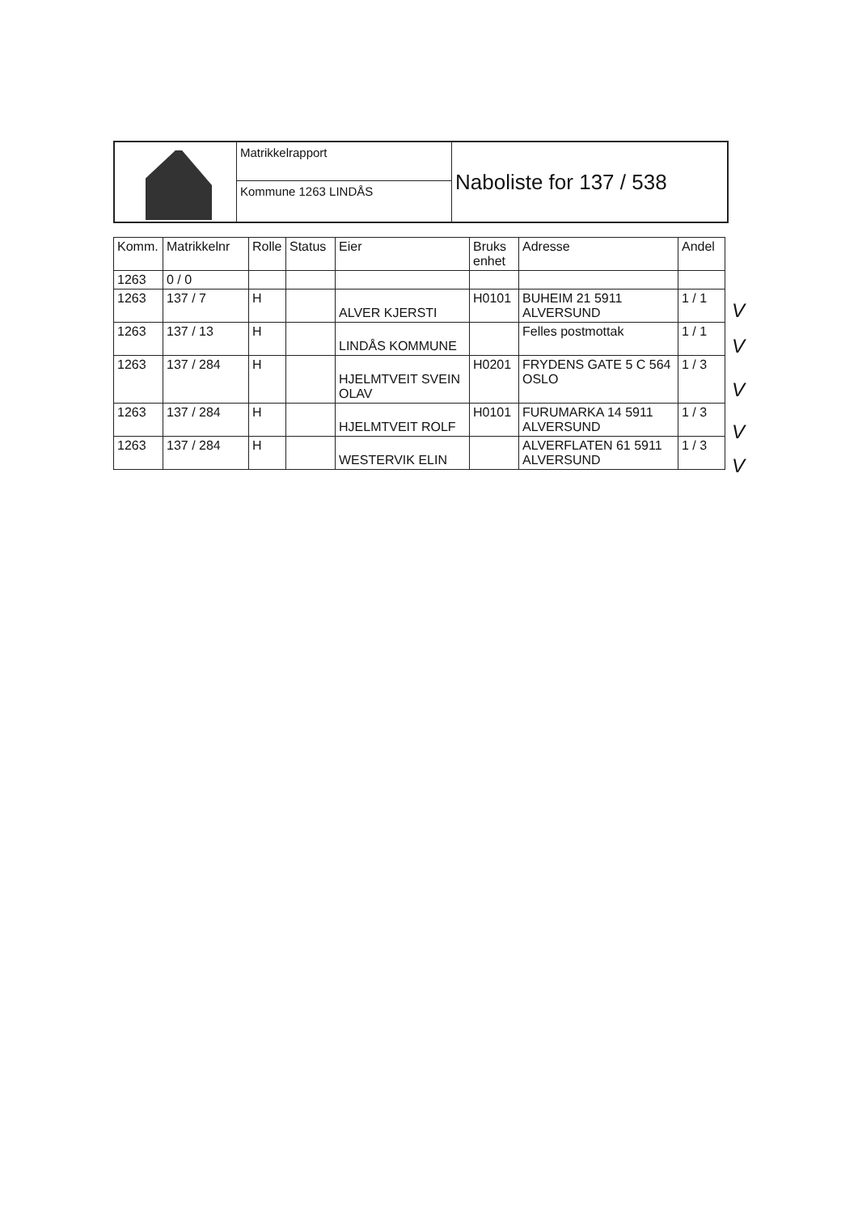Matrikkelrapport
Kommune 1263 LINDÅS
Naboliste for 137 / 538
| Komm. | Matrikkelnr | Rolle | Status | Eier | Bruks enhet | Adresse | Andel |
| --- | --- | --- | --- | --- | --- | --- | --- |
| 1263 | 0 / 0 | | | | | | |
| 1263 | 137 / 7 | H | | ALVER KJERSTI | H0101 | BUHEIM 21 5911 ALVERSUND | 1 / 1 |
| 1263 | 137 / 13 | H | | LINDÅS KOMMUNE | | Felles postmottak | 1 / 1 |
| 1263 | 137 / 284 | H | | HJELMTVEIT SVEIN OLAV | H0201 | FRYDENS GATE 5 C 564 OSLO | 1 / 3 |
| 1263 | 137 / 284 | H | | HJELMTVEIT ROLF | H0101 | FURUMARKA 14 5911 ALVERSUND | 1 / 3 |
| 1263 | 137 / 284 | H | | WESTERVIK ELIN | | ALVERFLATEN 61 5911 ALVERSUND | 1 / 3 |
V
V
V
V
V